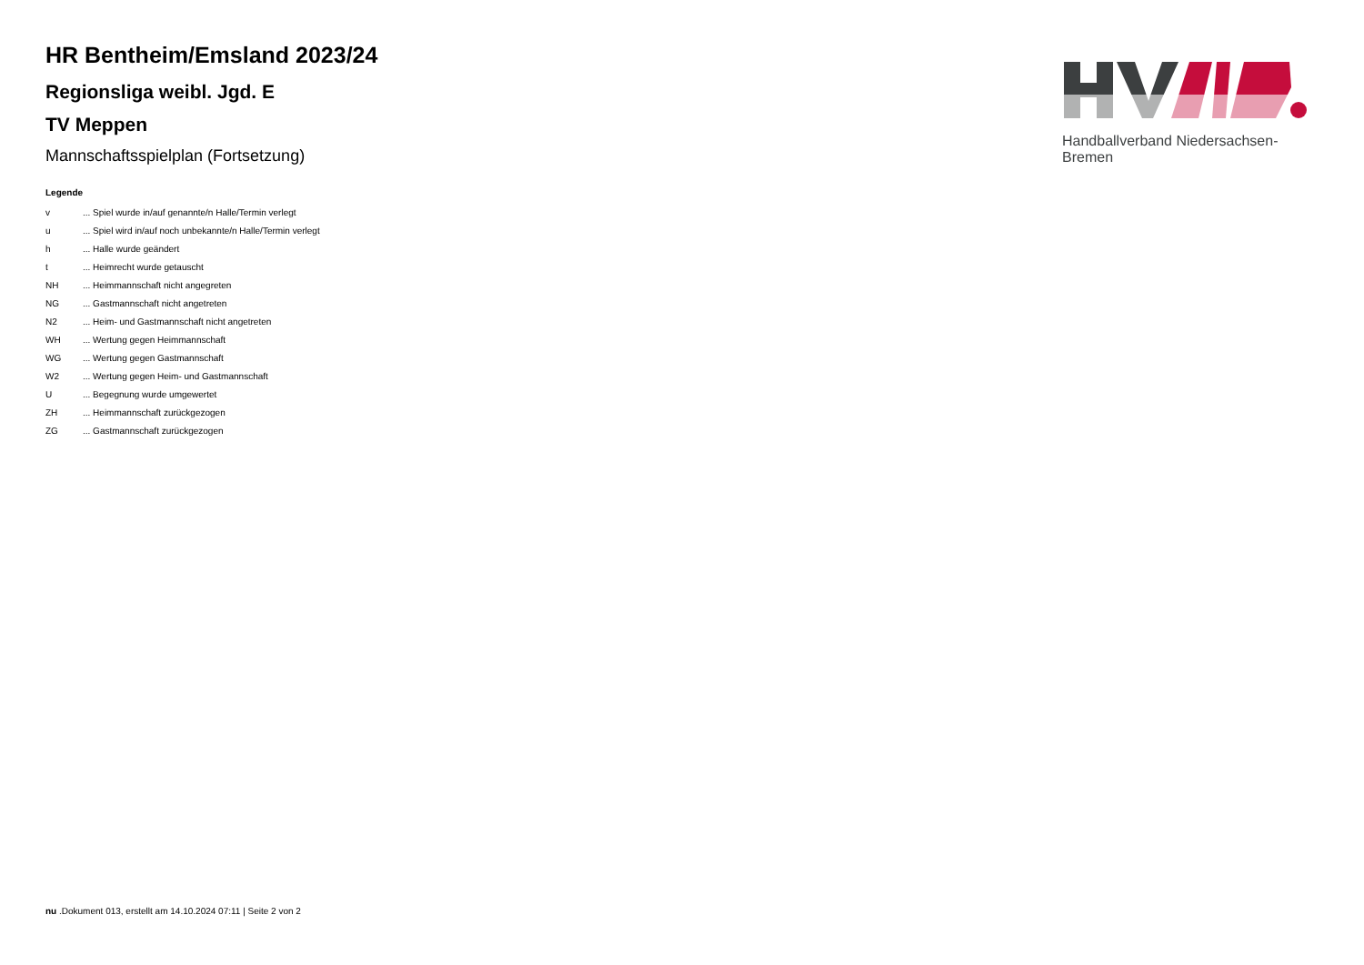Handballverband Niedersachsen-Bremen
HR Bentheim/Emsland 2023/24
Regionsliga weibl. Jgd. E
TV Meppen
Mannschaftsspielplan (Fortsetzung)
Legende
| v | ... Spiel wurde in/auf genannte/n Halle/Termin verlegt |
| u | ... Spiel wird in/auf noch unbekannte/n Halle/Termin verlegt |
| h | ... Halle wurde geändert |
| t | ... Heimrecht wurde getauscht |
| NH | ... Heimmannschaft nicht angegreten |
| NG | ... Gastmannschaft nicht angetreten |
| N2 | ... Heim- und Gastmannschaft nicht angetreten |
| WH | ... Wertung gegen Heimmannschaft |
| WG | ... Wertung gegen Gastmannschaft |
| W2 | ... Wertung gegen Heim- und Gastmannschaft |
| U | ... Begegnung wurde umgewertet |
| ZH | ... Heimmannschaft zurückgezogen |
| ZG | ... Gastmannschaft zurückgezogen |
nu .Dokument 013, erstellt am 14.10.2024 07:11 | Seite 2 von 2